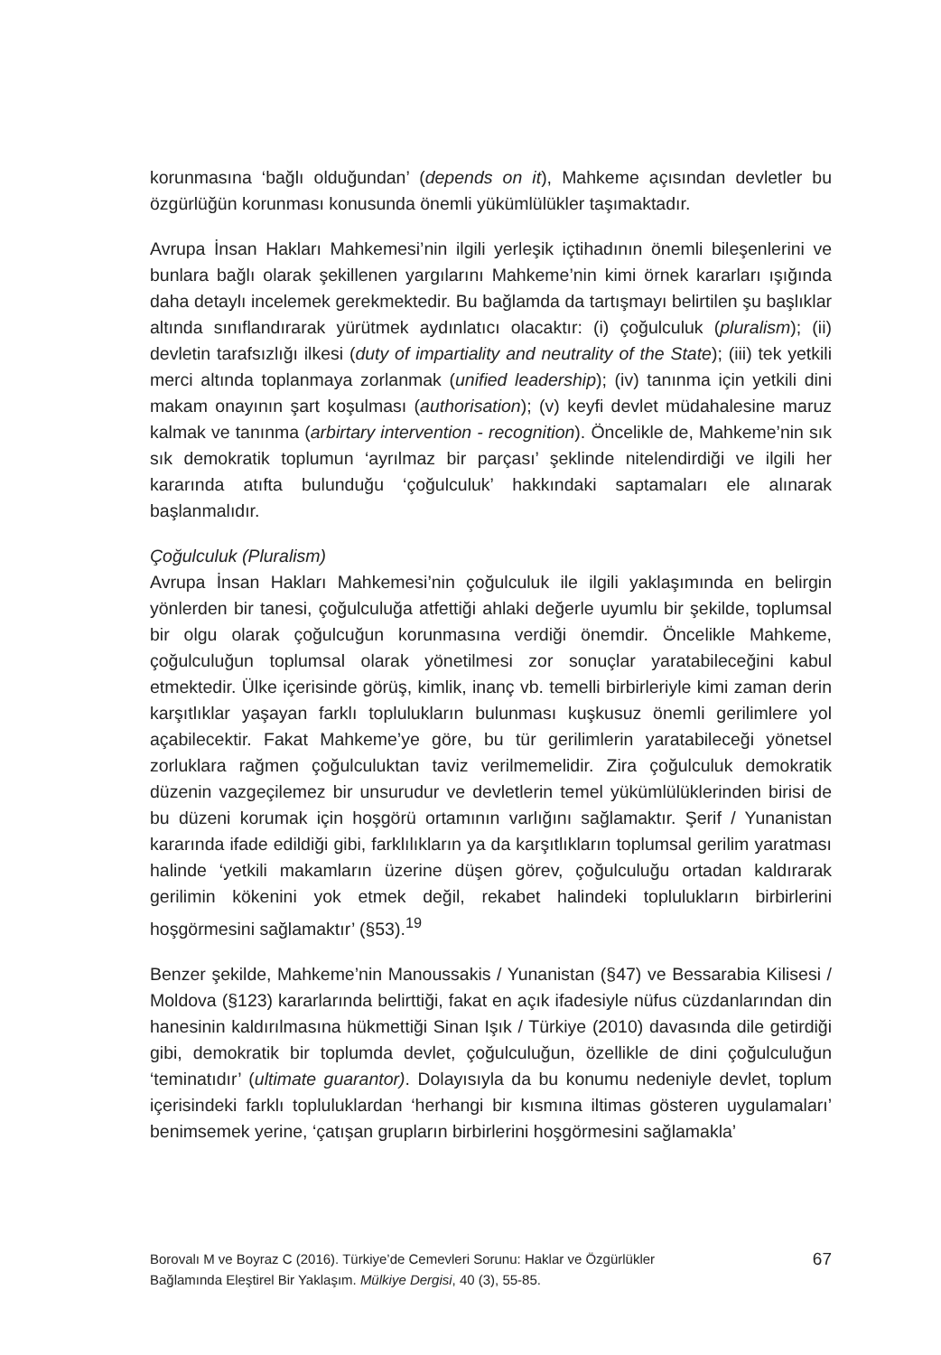korunmasına ‘bağlı olduğundan’ (depends on it), Mahkeme açısından devletler bu özgürlüğün korunması konusunda önemli yükümlülükler taşımaktadır.
Avrupa İnsan Hakları Mahkemesi’nin ilgili yerleşik içtihadının önemli bileşenlerini ve bunlara bağlı olarak şekillenen yargılarını Mahkeme’nin kimi örnek kararları ışığında daha detaylı incelemek gerekmektedir. Bu bağlamda da tartışmayı belirtilen şu başlıklar altında sınıflandırarak yürütmek aydınlatıcı olacaktır: (i) çoğulculuk (pluralism); (ii) devletin tarafsızlığı ilkesi (duty of impartiality and neutrality of the State); (iii) tek yetkili merci altında toplanmaya zorlanmak (unified leadership); (iv) tanınma için yetkili dini makam onayının şart koşulması (authorisation); (v) keyfi devlet müdahalesine maruz kalmak ve tanınma (arbirtary intervention - recognition). Öncelikle de, Mahkeme’nin sık sık demokratik toplumun ‘ayrılmaz bir parçası’ şeklinde nitelendirdiği ve ilgili her kararında atıfta bulunduğu ‘çoğulculuk’ hakkındaki saptamaları ele alınarak başlanmalıdır.
Çoğulculuk (Pluralism)
Avrupa İnsan Hakları Mahkemesi’nin çoğulculuk ile ilgili yaklaşımında en belirgin yönlerden bir tanesi, çoğulculuğa atfettiği ahlaki değerle uyumlu bir şekilde, toplumsal bir olgu olarak çoğulcuğun korunmasına verdiği önemdir. Öncelikle Mahkeme, çoğulculuğun toplumsal olarak yönetilmesi zor sonuçlar yaratabileceğini kabul etmektedir. Ülke içerisinde görüş, kimlik, inanç vb. temelli birbirleriyle kimi zaman derin karşıtlıklar yaşayan farklı toplulukların bulunması kuşkusuz önemli gerilimlere yol açabilecektir. Fakat Mahkeme’ye göre, bu tür gerilimlerin yaratabileceği yönetsel zorluklara rağmen çoğulculuktan taviz verilmemelidir. Zira çoğulculuk demokratik düzenin vazgeçilemez bir unsurudur ve devletlerin temel yükümlülüklerinden birisi de bu düzeni korumak için hoşgörü ortamının varlığını sağlamaktır. Şerif / Yunanistan kararında ifade edildiği gibi, farklılıkların ya da karşıtlıkların toplumsal gerilim yaratması halinde ‘yetkili makamların üzerine düşen görev, çoğulculuğu ortadan kaldırarak gerilimin kökenini yok etmek değil, rekabet halindeki toplulukların birbirlerini hoşgörmesini sağlamaktır’ (§53).<sup>19</sup>
Benzer şekilde, Mahkeme’nin Manoussakis / Yunanistan (§47) ve Bessarabia Kilisesi / Moldova (§123) kararlarında belirttiği, fakat en açık ifadesiyle nüfus cüzdanlarından din hanesinin kaldırılmasına hükmettiği Sinan Işık / Türkiye (2010) davasında dile getirdiği gibi, demokratik bir toplumda devlet, çoğulculuğun, özellikle de dini çoğulculuğun ‘teminatıdır’ (ultimate guarantor). Dolayısıyla da bu konumu nedeniyle devlet, toplum içerisindeki farklı topluluklardan ‘herhangi bir kısmına iltimas gösteren uygulamaları’ benimsemek yerine, ‘çatışan grupların birbirlerini hoşgörmesini sağlamakla’
Borovalı M ve Boyraz C (2016). Türkiye’de Cemevleri Sorunu: Haklar ve Özgürlükler
Bağlamında Eleştirel Bir Yaklaşım. Mülkiye Dergisi, 40 (3), 55-85.
67